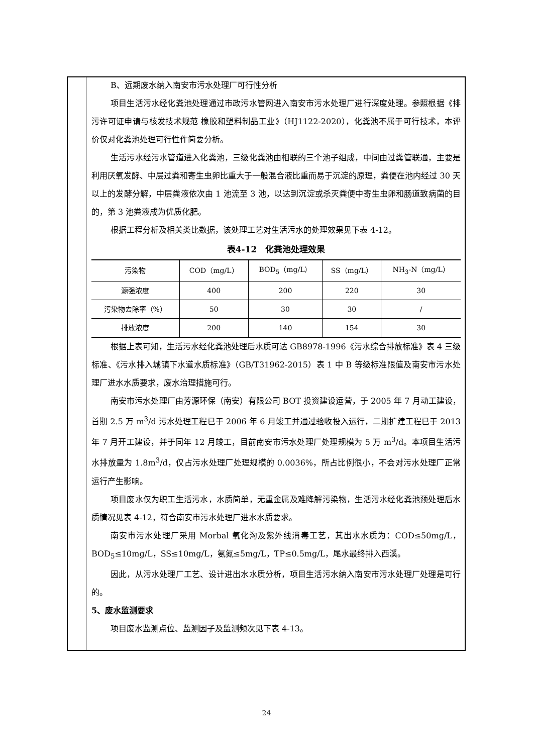B、远期废水纳入南安市污水处理厂可行性分析
项目生活污水经化粪池处理通过市政污水管网进入南安市污水处理厂进行深度处理。参照根据《排污许可证申请与核发技术规范 橡胶和塑料制品工业》（HJ1122-2020），化粪池不属于可行技术，本评价仅对化粪池处理可行性作简要分析。
生活污水经污水管道进入化粪池，三级化粪池由相联的三个池子组成，中间由过粪管联通，主要是利用厌氧发酵、中层过粪和寄生虫卵比重大于一般混合液比重而易于沉淀的原理，粪便在池内经过 30 天以上的发酵分解，中层粪液依次由 1 池流至 3 池，以达到沉淀或杀灭粪便中寄生虫卵和肠道致病菌的目的，第 3 池粪液成为优质化肥。
根据工程分析及相关类比数据，该处理工艺对生活污水的处理效果见下表 4-12。
表4-12　化粪池处理效果
| 污染物 | COD（mg/L） | BOD<sub>5</sub>（mg/L） | SS（mg/L） | NH<sub>3</sub>-N（mg/L） |
| 源强浓度 | 400 | 200 | 220 | 30 |
| 污染物去除率（%） | 50 | 30 | 30 | / |
| 排放浓度 | 200 | 140 | 154 | 30 |
根据上表可知，生活污水经化粪池处理后水质可达 GB8978-1996《污水综合排放标准》表 4 三级标准、《污水排入城镇下水道水质标准》（GB/T31962-2015）表 1 中 B 等级标准限值及南安市污水处理厂进水水质要求，废水治理措施可行。
南安市污水处理厂由芳源环保（南安）有限公司 BOT 投资建设运营，于 2005 年 7 月动工建设，首期 2.5 万 m<sup>3</sup>/d 污水处理工程已于 2006 年 6 月竣工并通过验收投入运行，二期扩建工程已于 2013 年 7 月开工建设，并于同年 12 月竣工，目前南安市污水处理厂处理规模为 5 万 m<sup>3</sup>/d。本项目生活污水排放量为 1.8m<sup>3</sup>/d，仅占污水处理厂处理规模的 0.0036%，所占比例很小，不会对污水处理厂正常运行产生影响。
项目废水仅为职工生活污水，水质简单，无重金属及难降解污染物，生活污水经化粪池预处理后水质情况见表 4-12，符合南安市污水处理厂进水水质要求。
南安市污水处理厂采用 Morbal 氧化沟及紫外线消毒工艺，其出水水质为：COD≤50mg/L，BOD<sub>5</sub>≤10mg/L，SS≤10mg/L，氨氮≤5mg/L，TP≤0.5mg/L，尾水最终排入西溪。
因此，从污水处理厂工艺、设计进出水水质分析，项目生活污水纳入南安市污水处理厂处理是可行的。
5、废水监测要求
项目废水监测点位、监测因子及监测频次见下表 4-13。
24